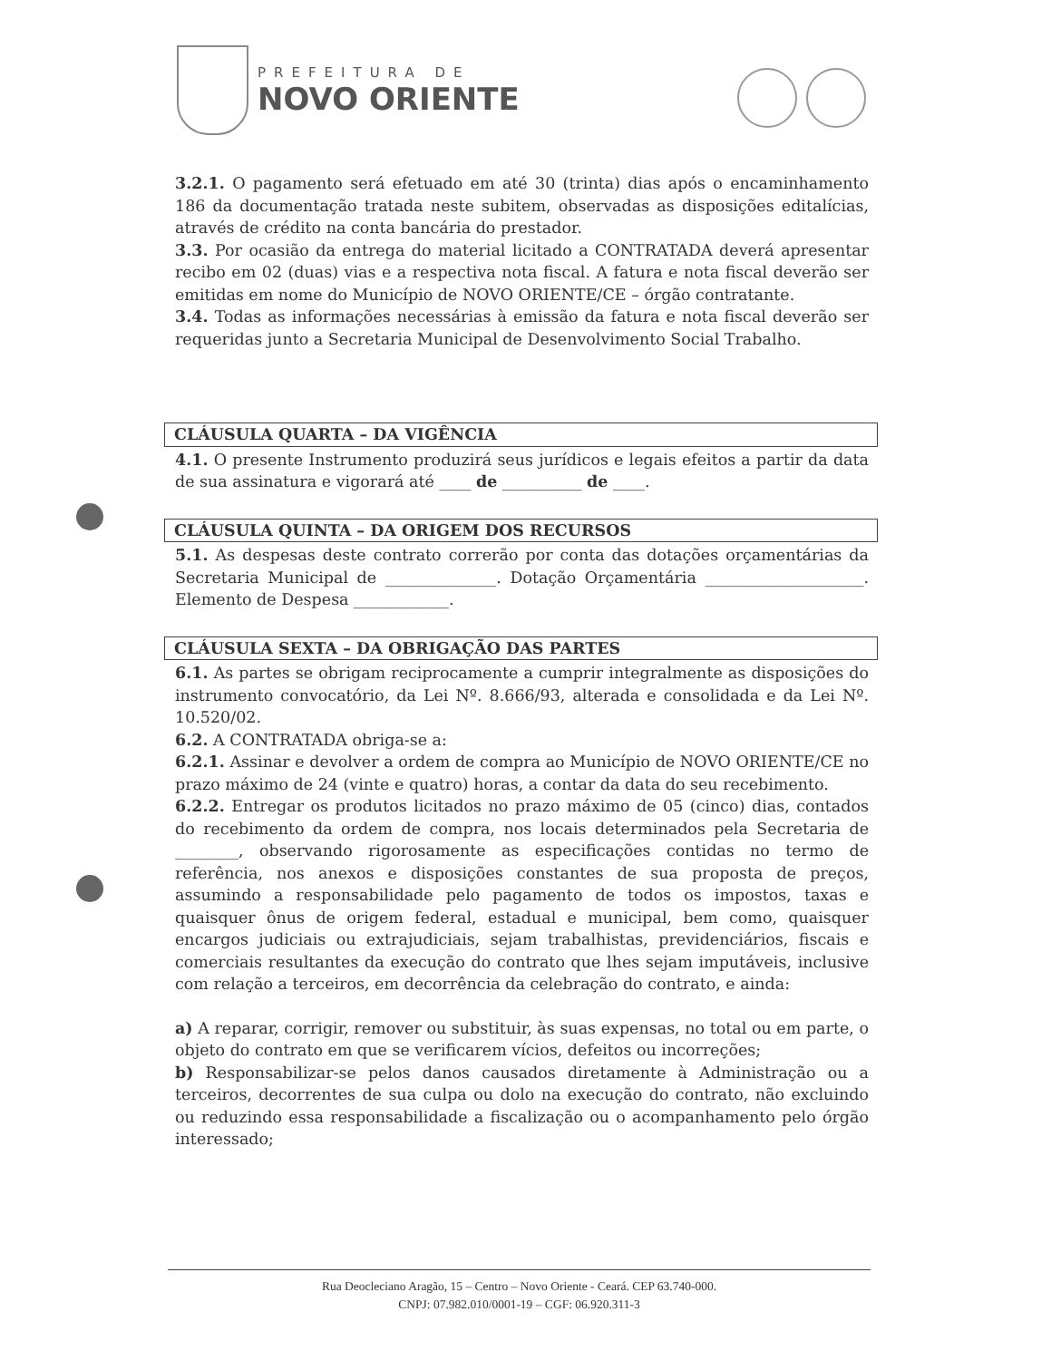PREFEITURA DE
NOVO ORIENTE
3.2.1. O pagamento será efetuado em até 30 (trinta) dias após o encaminhamento 186 da documentação tratada neste subitem, observadas as disposições editalícias, através de crédito na conta bancária do prestador.
3.3. Por ocasião da entrega do material licitado a CONTRATADA deverá apresentar recibo em 02 (duas) vias e a respectiva nota fiscal. A fatura e nota fiscal deverão ser emitidas em nome do Município de NOVO ORIENTE/CE – órgão contratante.
3.4. Todas as informações necessárias à emissão da fatura e nota fiscal deverão ser requeridas junto a Secretaria Municipal de Desenvolvimento Social Trabalho.
CLÁUSULA QUARTA – DA VIGÊNCIA
4.1. O presente Instrumento produzirá seus jurídicos e legais efeitos a partir da data de sua assinatura e vigorará até ____ de __________ de ____.
CLÁUSULA QUINTA – DA ORIGEM DOS RECURSOS
5.1. As despesas deste contrato correrão por conta das dotações orçamentárias da Secretaria Municipal de ______________. Dotação Orçamentária ____________________. Elemento de Despesa ____________.
CLÁUSULA SEXTA – DA OBRIGAÇÃO DAS PARTES
6.1. As partes se obrigam reciprocamente a cumprir integralmente as disposições do instrumento convocatório, da Lei Nº. 8.666/93, alterada e consolidada e da Lei Nº. 10.520/02.
6.2. A CONTRATADA obriga-se a:
6.2.1. Assinar e devolver a ordem de compra ao Município de NOVO ORIENTE/CE no prazo máximo de 24 (vinte e quatro) horas, a contar da data do seu recebimento.
6.2.2. Entregar os produtos licitados no prazo máximo de 05 (cinco) dias, contados do recebimento da ordem de compra, nos locais determinados pela Secretaria de ________, observando rigorosamente as especificações contidas no termo de referência, nos anexos e disposições constantes de sua proposta de preços, assumindo a responsabilidade pelo pagamento de todos os impostos, taxas e quaisquer ônus de origem federal, estadual e municipal, bem como, quaisquer encargos judiciais ou extrajudiciais, sejam trabalhistas, previdenciários, fiscais e comerciais resultantes da execução do contrato que lhes sejam imputáveis, inclusive com relação a terceiros, em decorrência da celebração do contrato, e ainda:
a) A reparar, corrigir, remover ou substituir, às suas expensas, no total ou em parte, o objeto do contrato em que se verificarem vícios, defeitos ou incorreções;
b) Responsabilizar-se pelos danos causados diretamente à Administração ou a terceiros, decorrentes de sua culpa ou dolo na execução do contrato, não excluindo ou reduzindo essa responsabilidade a fiscalização ou o acompanhamento pelo órgão interessado;
Rua Deocleciano Aragão, 15 – Centro – Novo Oriente - Ceará. CEP 63.740-000.
CNPJ: 07.982.010/0001-19 – CGF: 06.920.311-3